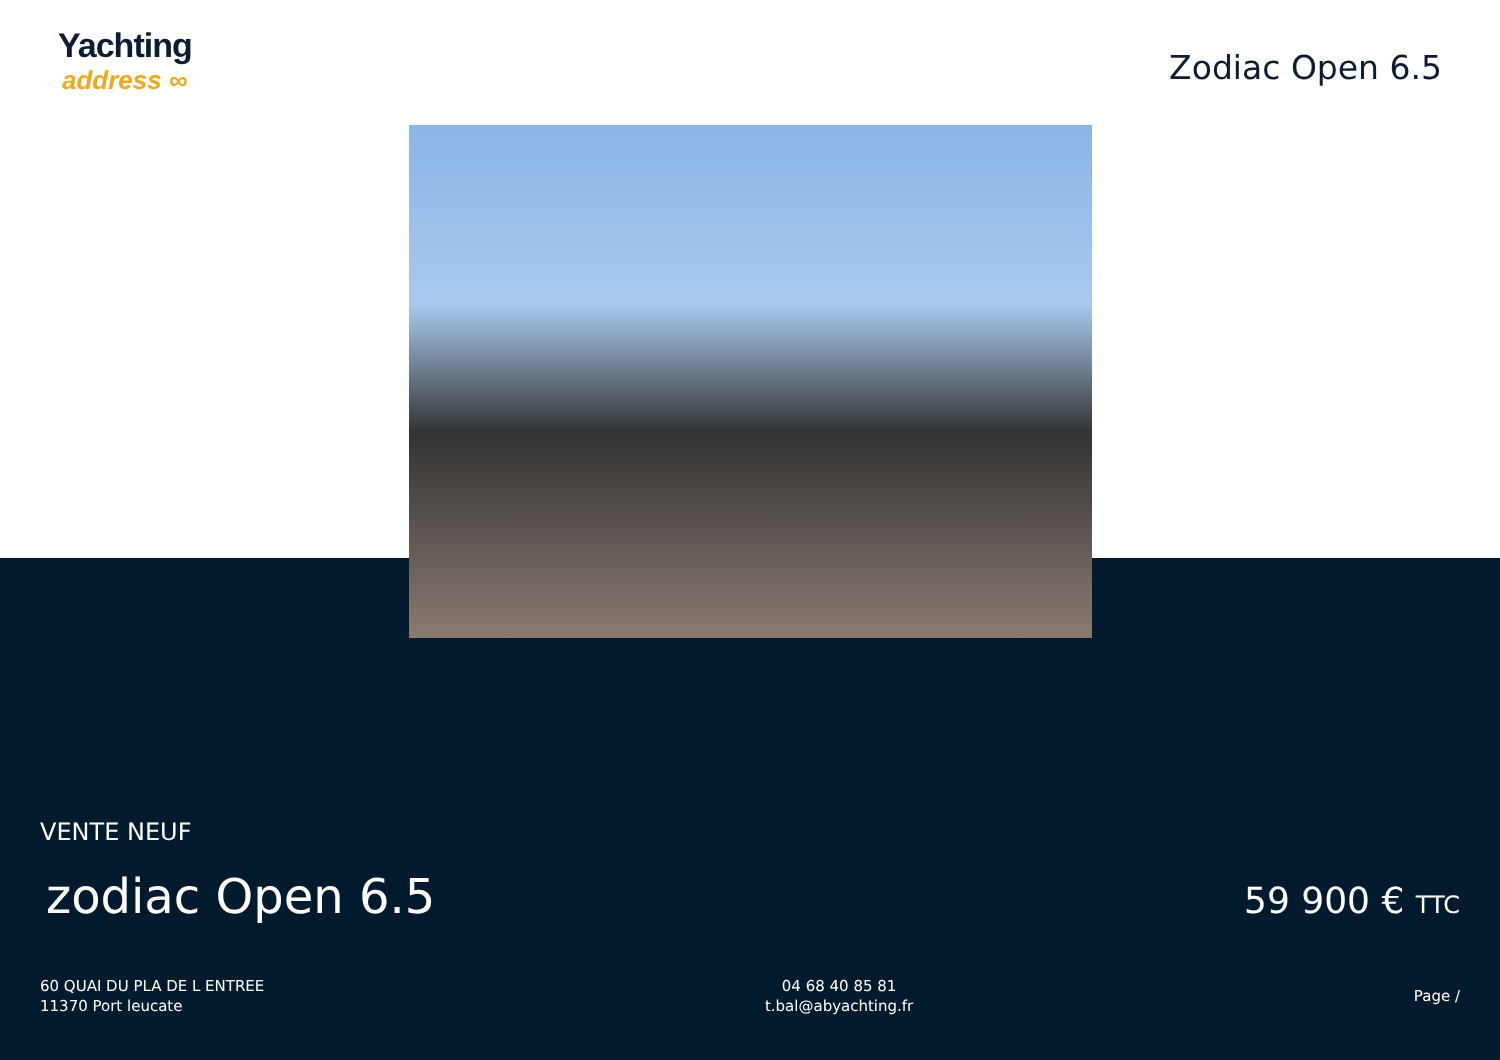Yachting
address ∞
Zodiac Open 6.5
VENTE NEUF
zodiac Open 6.5
59 900 € TTC
60 QUAI DU PLA DE L ENTREE
11370 Port leucate
04 68 40 85 81
t.bal@abyachting.fr
Page /